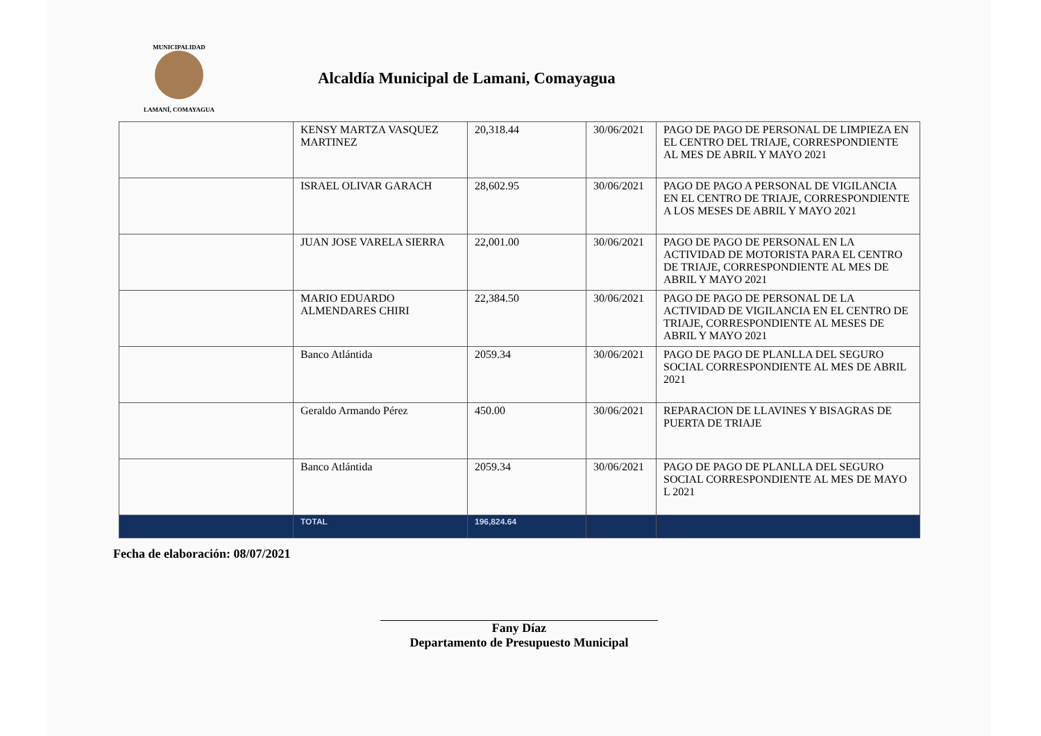MUNICIPALIDAD
LAMANÍ, COMAYAGUA
Alcaldía Municipal de Lamani, Comayagua
| | KENSY MARTZA VASQUEZ MARTINEZ | 20,318.44 | 30/06/2021 | PAGO DE PAGO DE PERSONAL DE LIMPIEZA EN EL CENTRO DEL TRIAJE, CORRESPONDIENTE AL MES DE ABRIL Y MAYO 2021 |
| | ISRAEL OLIVAR GARACH | 28,602.95 | 30/06/2021 | PAGO DE PAGO A PERSONAL DE VIGILANCIA EN EL CENTRO DE TRIAJE, CORRESPONDIENTE A LOS MESES DE ABRIL Y MAYO 2021 |
| | JUAN JOSE VARELA SIERRA | 22,001.00 | 30/06/2021 | PAGO DE PAGO DE PERSONAL EN LA ACTIVIDAD DE MOTORISTA PARA EL CENTRO DE TRIAJE, CORRESPONDIENTE AL MES DE ABRIL Y MAYO 2021 |
| | MARIO EDUARDO ALMENDARES CHIRI | 22,384.50 | 30/06/2021 | PAGO DE PAGO DE PERSONAL DE LA ACTIVIDAD DE VIGILANCIA EN EL CENTRO DE TRIAJE, CORRESPONDIENTE AL MESES DE ABRIL Y MAYO 2021 |
| | Banco Atlántida | 2059.34 | 30/06/2021 | PAGO DE PAGO DE PLANLLA DEL SEGURO SOCIAL CORRESPONDIENTE AL MES DE ABRIL 2021 |
| | Geraldo Armando Pérez | 450.00 | 30/06/2021 | REPARACION DE LLAVINES Y BISAGRAS DE PUERTA DE TRIAJE |
| | Banco Atlántida | 2059.34 | 30/06/2021 | PAGO DE PAGO DE PLANLLA DEL SEGURO SOCIAL CORRESPONDIENTE AL MES DE MAYO L 2021 |
| | TOTAL | 196,824.64 | | |
Fecha de elaboración: 08/07/2021
Fany Díaz
Departamento de Presupuesto Municipal